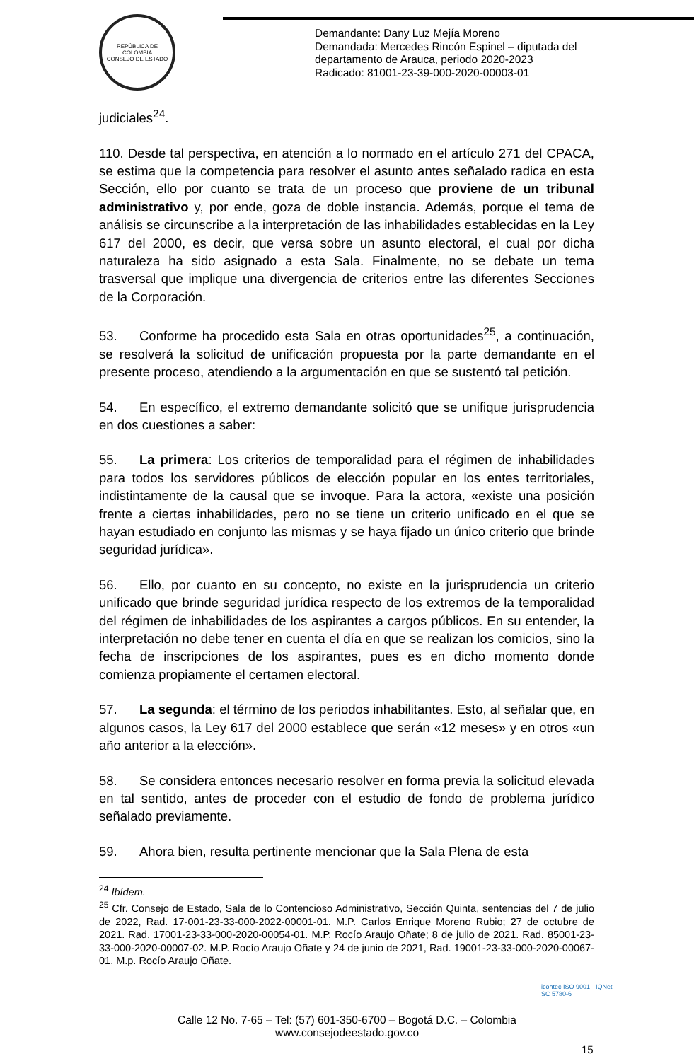REPÚBLICA DE COLOMBIA
CONSEJO DE ESTADO
Demandante: Dany Luz Mejía Moreno
Demandada: Mercedes Rincón Espinel – diputada del
departamento de Arauca, periodo 2020-2023
Radicado: 81001-23-39-000-2020-00003-01
judiciales<sup>24</sup>.
110. Desde tal perspectiva, en atención a lo normado en el artículo 271 del CPACA, se estima que la competencia para resolver el asunto antes señalado radica en esta Sección, ello por cuanto se trata de un proceso que proviene de un tribunal administrativo y, por ende, goza de doble instancia. Además, porque el tema de análisis se circunscribe a la interpretación de las inhabilidades establecidas en la Ley 617 del 2000, es decir, que versa sobre un asunto electoral, el cual por dicha naturaleza ha sido asignado a esta Sala. Finalmente, no se debate un tema trasversal que implique una divergencia de criterios entre las diferentes Secciones de la Corporación.
53. Conforme ha procedido esta Sala en otras oportunidades<sup>25</sup>, a continuación, se resolverá la solicitud de unificación propuesta por la parte demandante en el presente proceso, atendiendo a la argumentación en que se sustentó tal petición.
54. En específico, el extremo demandante solicitó que se unifique jurisprudencia en dos cuestiones a saber:
55. La primera: Los criterios de temporalidad para el régimen de inhabilidades para todos los servidores públicos de elección popular en los entes territoriales, indistintamente de la causal que se invoque. Para la actora, «existe una posición frente a ciertas inhabilidades, pero no se tiene un criterio unificado en el que se hayan estudiado en conjunto las mismas y se haya fijado un único criterio que brinde seguridad jurídica».
56. Ello, por cuanto en su concepto, no existe en la jurisprudencia un criterio unificado que brinde seguridad jurídica respecto de los extremos de la temporalidad del régimen de inhabilidades de los aspirantes a cargos públicos. En su entender, la interpretación no debe tener en cuenta el día en que se realizan los comicios, sino la fecha de inscripciones de los aspirantes, pues es en dicho momento donde comienza propiamente el certamen electoral.
57. La segunda: el término de los periodos inhabilitantes. Esto, al señalar que, en algunos casos, la Ley 617 del 2000 establece que serán «12 meses» y en otros «un año anterior a la elección».
58. Se considera entonces necesario resolver en forma previa la solicitud elevada en tal sentido, antes de proceder con el estudio de fondo de problema jurídico señalado previamente.
59. Ahora bien, resulta pertinente mencionar que la Sala Plena de esta
<sup>24</sup> Ibídem.
<sup>25</sup> Cfr. Consejo de Estado, Sala de lo Contencioso Administrativo, Sección Quinta, sentencias del 7 de julio de 2022, Rad. 17-001-23-33-000-2022-00001-01. M.P. Carlos Enrique Moreno Rubio; 27 de octubre de 2021. Rad. 17001-23-33-000-2020-00054-01. M.P. Rocío Araujo Oñate; 8 de julio de 2021. Rad. 85001-23-33-000-2020-00007-02. M.P. Rocío Araujo Oñate y 24 de junio de 2021, Rad. 19001-23-33-000-2020-00067-01. M.p. Rocío Araujo Oñate.
icontec ISO 9001 · IQNet
SC 5780-6
Calle 12 No. 7-65 – Tel: (57) 601-350-6700 – Bogotá D.C. – Colombia
www.consejodeestado.gov.co
15